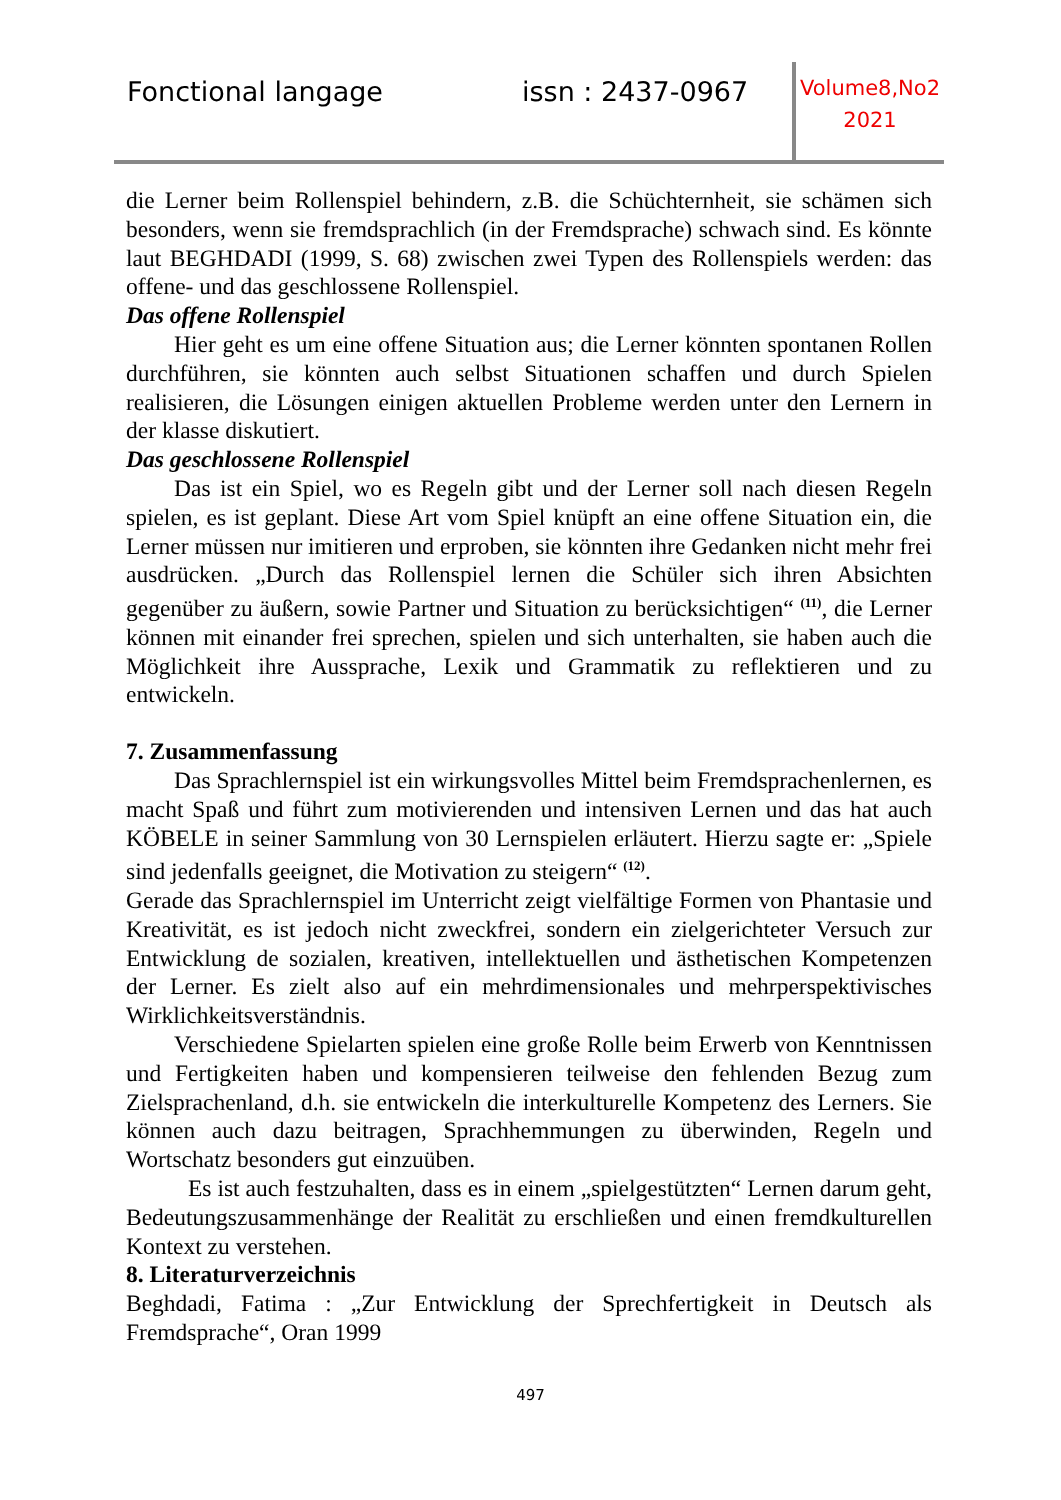Fonctional langage issn : 2437-0967
Volume8,No2
2021
die Lerner beim Rollenspiel behindern, z.B. die Schüchternheit, sie schämen sich besonders, wenn sie fremdsprachlich (in der Fremdsprache) schwach sind. Es könnte laut BEGHDADI (1999, S. 68) zwischen zwei Typen des Rollenspiels werden: das offene- und das geschlossene Rollenspiel.
Das offene Rollenspiel
Hier geht es um eine offene Situation aus; die Lerner könnten spontanen Rollen durchführen, sie könnten auch selbst Situationen schaffen und durch Spielen realisieren, die Lösungen einigen aktuellen Probleme werden unter den Lernern in der klasse diskutiert.
Das geschlossene Rollenspiel
Das ist ein Spiel, wo es Regeln gibt und der Lerner soll nach diesen Regeln spielen, es ist geplant. Diese Art vom Spiel knüpft an eine offene Situation ein, die Lerner müssen nur imitieren und erproben, sie könnten ihre Gedanken nicht mehr frei ausdrücken. „Durch das Rollenspiel lernen die Schüler sich ihren Absichten gegenüber zu äußern, sowie Partner und Situation zu berücksichtigen“ <sup>(11)</sup>, die Lerner können mit einander frei sprechen, spielen und sich unterhalten, sie haben auch die Möglichkeit ihre Aussprache, Lexik und Grammatik zu reflektieren und zu entwickeln.
7. Zusammenfassung
Das Sprachlernspiel ist ein wirkungsvolles Mittel beim Fremdsprachenlernen, es macht Spaß und führt zum motivierenden und intensiven Lernen und das hat auch KÖBELE in seiner Sammlung von 30 Lernspielen erläutert. Hierzu sagte er: „Spiele sind jedenfalls geeignet, die Motivation zu steigern“ <sup>(12)</sup>.
Gerade das Sprachlernspiel im Unterricht zeigt vielfältige Formen von Phantasie und Kreativität, es ist jedoch nicht zweckfrei, sondern ein zielgerichteter Versuch zur Entwicklung de sozialen, kreativen, intellektuellen und ästhetischen Kompetenzen der Lerner. Es zielt also auf ein mehrdimensionales und mehrperspektivisches Wirklichkeitsverständnis.
Verschiedene Spielarten spielen eine große Rolle beim Erwerb von Kenntnissen und Fertigkeiten haben und kompensieren teilweise den fehlenden Bezug zum Zielsprachenland, d.h. sie entwickeln die interkulturelle Kompetenz des Lerners. Sie können auch dazu beitragen, Sprachhemmungen zu überwinden, Regeln und Wortschatz besonders gut einzuüben.
Es ist auch festzuhalten, dass es in einem „spielgestützten“ Lernen darum geht, Bedeutungszusammenhänge der Realität zu erschließen und einen fremdkulturellen Kontext zu verstehen.
8. Literaturverzeichnis
Beghdadi, Fatima : „Zur Entwicklung der Sprechfertigkeit in Deutsch als Fremdsprache“, Oran 1999
497